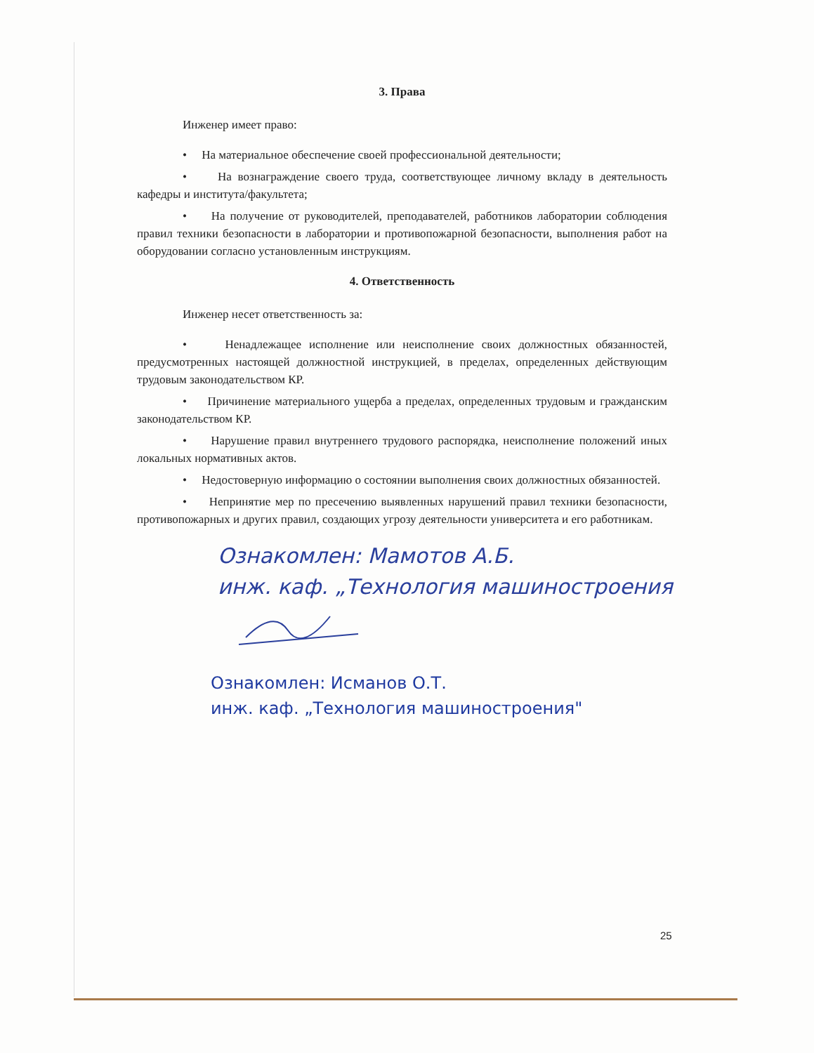3. Права
Инженер имеет право:
• На материальное обеспечение своей профессиональной деятельности;
• На вознаграждение своего труда, соответствующее личному вкладу в деятельность кафедры и института/факультета;
• На получение от руководителей, преподавателей, работников лаборатории соблюдения правил техники безопасности в лаборатории и противопожарной безопасности, выполнения работ на оборудовании согласно установленным инструкциям.
4. Ответственность
Инженер несет ответственность за:
• Ненадлежащее исполнение или неисполнение своих должностных обязанностей, предусмотренных настоящей должностной инструкцией, в пределах, определенных действующим трудовым законодательством КР.
• Причинение материального ущерба а пределах, определенных трудовым и гражданским законодательством КР.
• Нарушение правил внутреннего трудового распорядка, неисполнение положений иных локальных нормативных актов.
• Недостоверную информацию о состоянии выполнения своих должностных обязанностей.
• Непринятие мер по пресечению выявленных нарушений правил техники безопасности, противопожарных и других правил, создающих угрозу деятельности университета и его работникам.
Ознакомлен: Мамотов А.Б.
инж. каф. „Технология машиностроения
Ознакомлен: Исманов О.Т.
инж. каф. „Технология машиностроения"
25